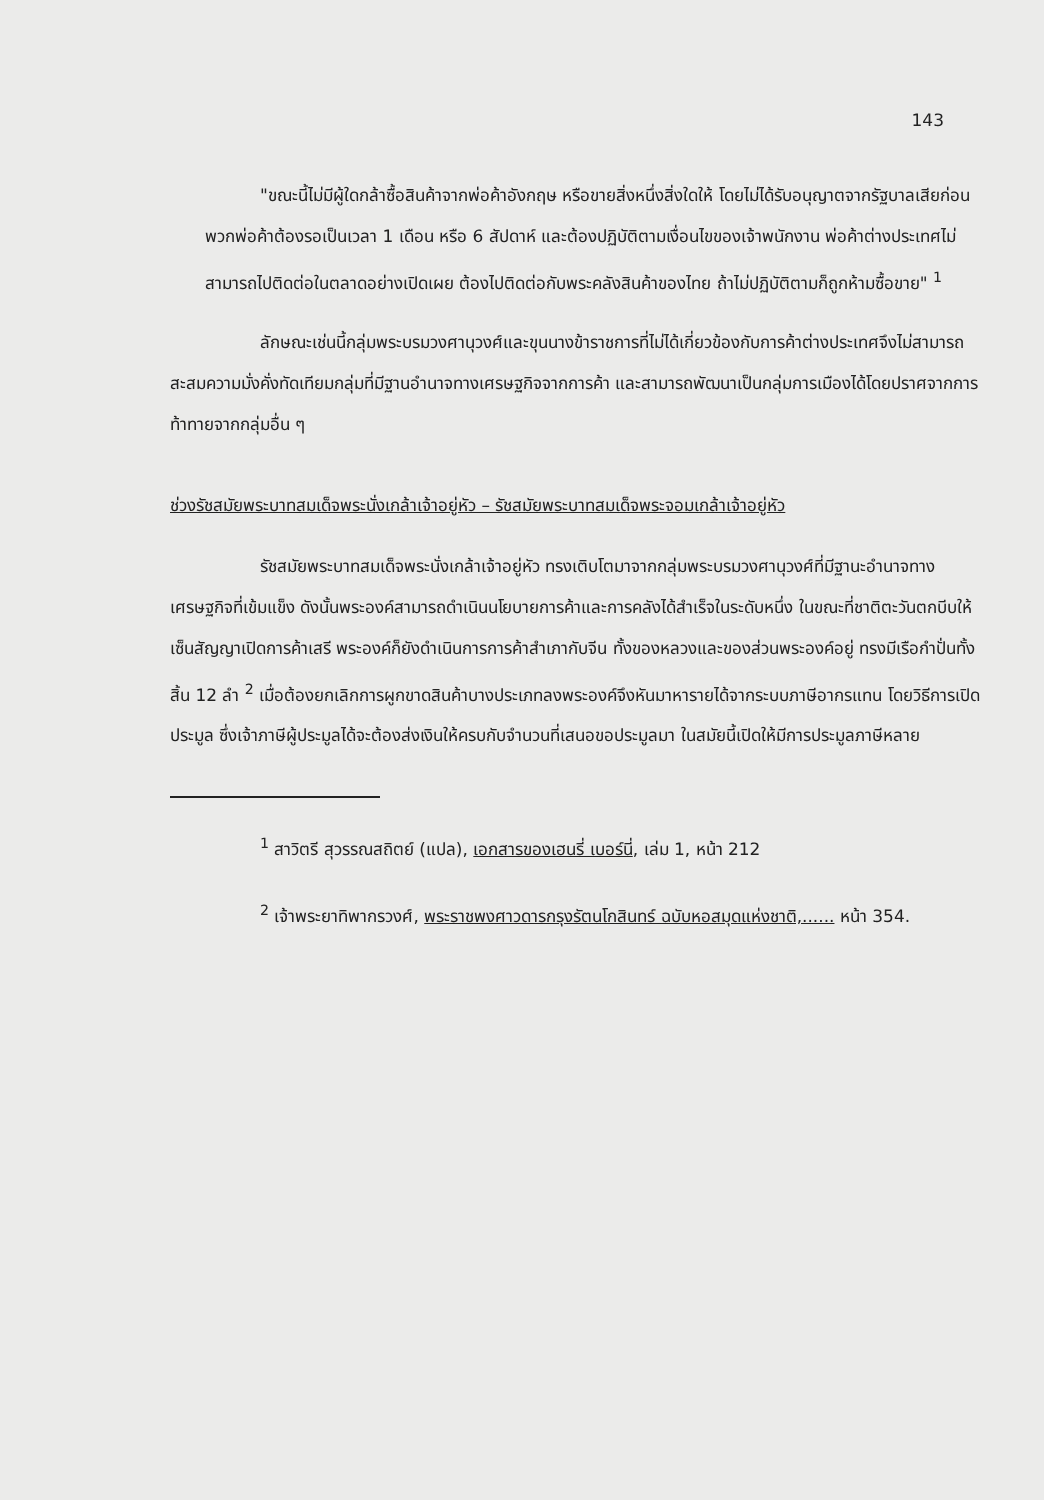143
"ขณะนี้ไม่มีผู้ใดกล้าซื้อสินค้าจากพ่อค้าอังกฤษ หรือขายสิ่งหนึ่งสิ่งใดให้ โดยไม่ได้รับอนุญาตจากรัฐบาลเสียก่อน พวกพ่อค้าต้องรอเป็นเวลา 1 เดือน หรือ 6 สัปดาห์ และต้องปฏิบัติตามเงื่อนไขของเจ้าพนักงาน พ่อค้าต่างประเทศไม่สามารถไปติดต่อในตลาดอย่างเปิดเผย ต้องไปติดต่อกับพระคลังสินค้าของไทย ถ้าไม่ปฏิบัติตามก็ถูกห้ามซื้อขาย" <sup>1</sup>
ลักษณะเช่นนี้กลุ่มพระบรมวงศานุวงศ์และขุนนางข้าราชการที่ไม่ได้เกี่ยวข้องกับการค้าต่างประเทศจึงไม่สามารถสะสมความมั่งคั่งทัดเทียมกลุ่มที่มีฐานอำนาจทางเศรษฐกิจจากการค้า และสามารถพัฒนาเป็นกลุ่มการเมืองได้โดยปราศจากการท้าทายจากกลุ่มอื่น ๆ
ช่วงรัชสมัยพระบาทสมเด็จพระนั่งเกล้าเจ้าอยู่หัว – รัชสมัยพระบาทสมเด็จพระจอมเกล้าเจ้าอยู่หัว
รัชสมัยพระบาทสมเด็จพระนั่งเกล้าเจ้าอยู่หัว ทรงเติบโตมาจากกลุ่มพระบรมวงศานุวงศ์ที่มีฐานะอำนาจทางเศรษฐกิจที่เข้มแข็ง ดังนั้นพระองค์สามารถดำเนินนโยบายการค้าและการคลังได้สำเร็จในระดับหนึ่ง ในขณะที่ชาติตะวันตกบีบให้เซ็นสัญญาเปิดการค้าเสรี พระองค์ก็ยังดำเนินการการค้าสำเภากับจีน ทั้งของหลวงและของส่วนพระองค์อยู่ ทรงมีเรือกำปั่นทั้งสิ้น 12 ลำ <sup>2</sup> เมื่อต้องยกเลิกการผูกขาดสินค้าบางประเภทลงพระองค์จึงหันมาหารายได้จากระบบภาษีอากรแทน โดยวิธีการเปิดประมูล ซึ่งเจ้าภาษีผู้ประมูลได้จะต้องส่งเงินให้ครบกับจำนวนที่เสนอขอประมูลมา ในสมัยนี้เปิดให้มีการประมูลภาษีหลาย
<sup>1</sup> สาวิตรี สุวรรณสถิตย์ (แปล), เอกสารของเฮนรี่ เบอร์นี่, เล่ม 1, หน้า 212
<sup>2</sup> เจ้าพระยาทิพากรวงศ์, พระราชพงศาวดารกรุงรัตนโกสินทร์ ฉบับหอสมุดแห่งชาติ,...... หน้า 354.